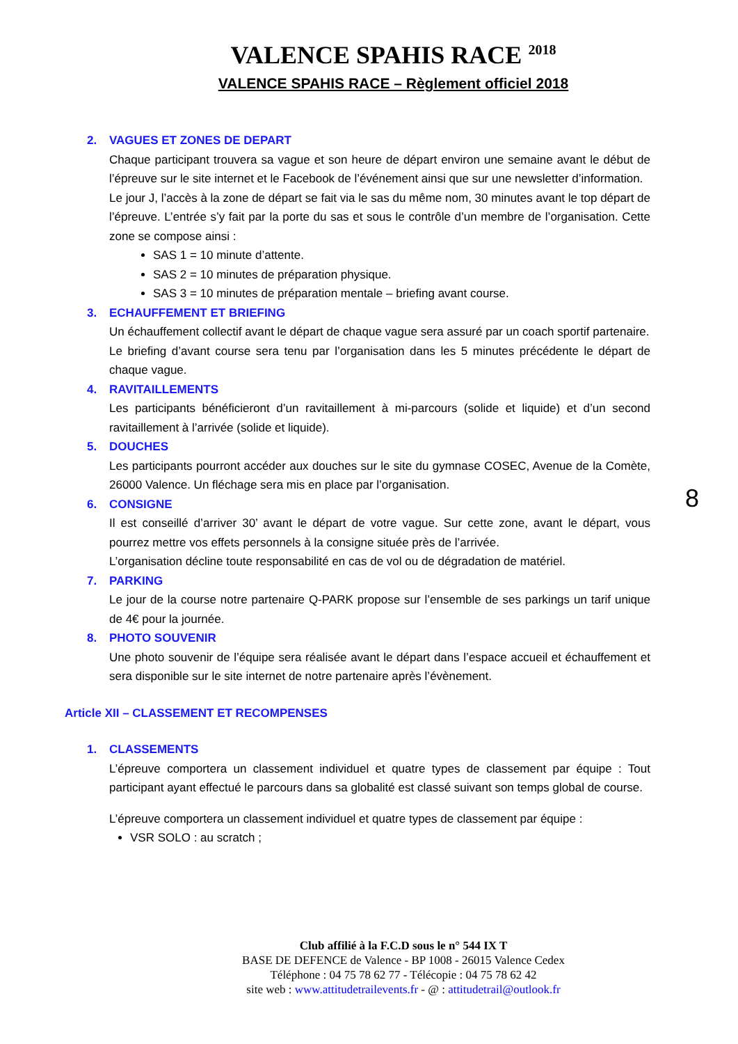VALENCE SPAHIS RACE <sup>2018</sup>
VALENCE SPAHIS RACE – Règlement officiel 2018
2. VAGUES ET ZONES DE DEPART
Chaque participant trouvera sa vague et son heure de départ environ une semaine avant le début de l’épreuve sur le site internet et le Facebook de l’événement ainsi que sur une newsletter d’information.
Le jour J, l’accès à la zone de départ se fait via le sas du même nom, 30 minutes avant le top départ de l’épreuve. L’entrée s’y fait par la porte du sas et sous le contrôle d’un membre de l’organisation. Cette zone se compose ainsi :
SAS 1 = 10 minute d’attente.
SAS 2 = 10 minutes de préparation physique.
SAS 3 = 10 minutes de préparation mentale – briefing avant course.
3. ECHAUFFEMENT ET BRIEFING
Un échauffement collectif avant le départ de chaque vague sera assuré par un coach sportif partenaire.
Le briefing d’avant course sera tenu par l’organisation dans les 5 minutes précédente le départ de chaque vague.
4. RAVITAILLEMENTS
Les participants bénéficieront d’un ravitaillement à mi-parcours (solide et liquide) et d’un second ravitaillement à l’arrivée (solide et liquide).
5. DOUCHES
Les participants pourront accéder aux douches sur le site du gymnase COSEC, Avenue de la Comète, 26000 Valence. Un fléchage sera mis en place par l’organisation.
6. CONSIGNE
Il est conseillé d’arriver 30’ avant le départ de votre vague. Sur cette zone, avant le départ, vous pourrez mettre vos effets personnels à la consigne située près de l’arrivée.
L’organisation décline toute responsabilité en cas de vol ou de dégradation de matériel.
7. PARKING
Le jour de la course notre partenaire Q-PARK propose sur l’ensemble de ses parkings un tarif unique de 4€ pour la journée.
8. PHOTO SOUVENIR
Une photo souvenir de l’équipe sera réalisée avant le départ dans l’espace accueil et échauffement et sera disponible sur le site internet de notre partenaire après l’évènement.
Article XII – CLASSEMENT ET RECOMPENSES
1. CLASSEMENTS
L’épreuve comportera un classement individuel et quatre types de classement par équipe : Tout participant ayant effectué le parcours dans sa globalité est classé suivant son temps global de course.
L’épreuve comportera un classement individuel et quatre types de classement par équipe :
VSR SOLO : au scratch ;
8
Club affilié à la F.C.D sous le n° 544 IX T
BASE DE DEFENCE de Valence - BP 1008 - 26015 Valence Cedex
Téléphone : 04 75 78 62 77 - Télécopie : 04 75 78 62 42
site web : www.attitudetrailevents.fr - @ : attitudetrail@outlook.fr